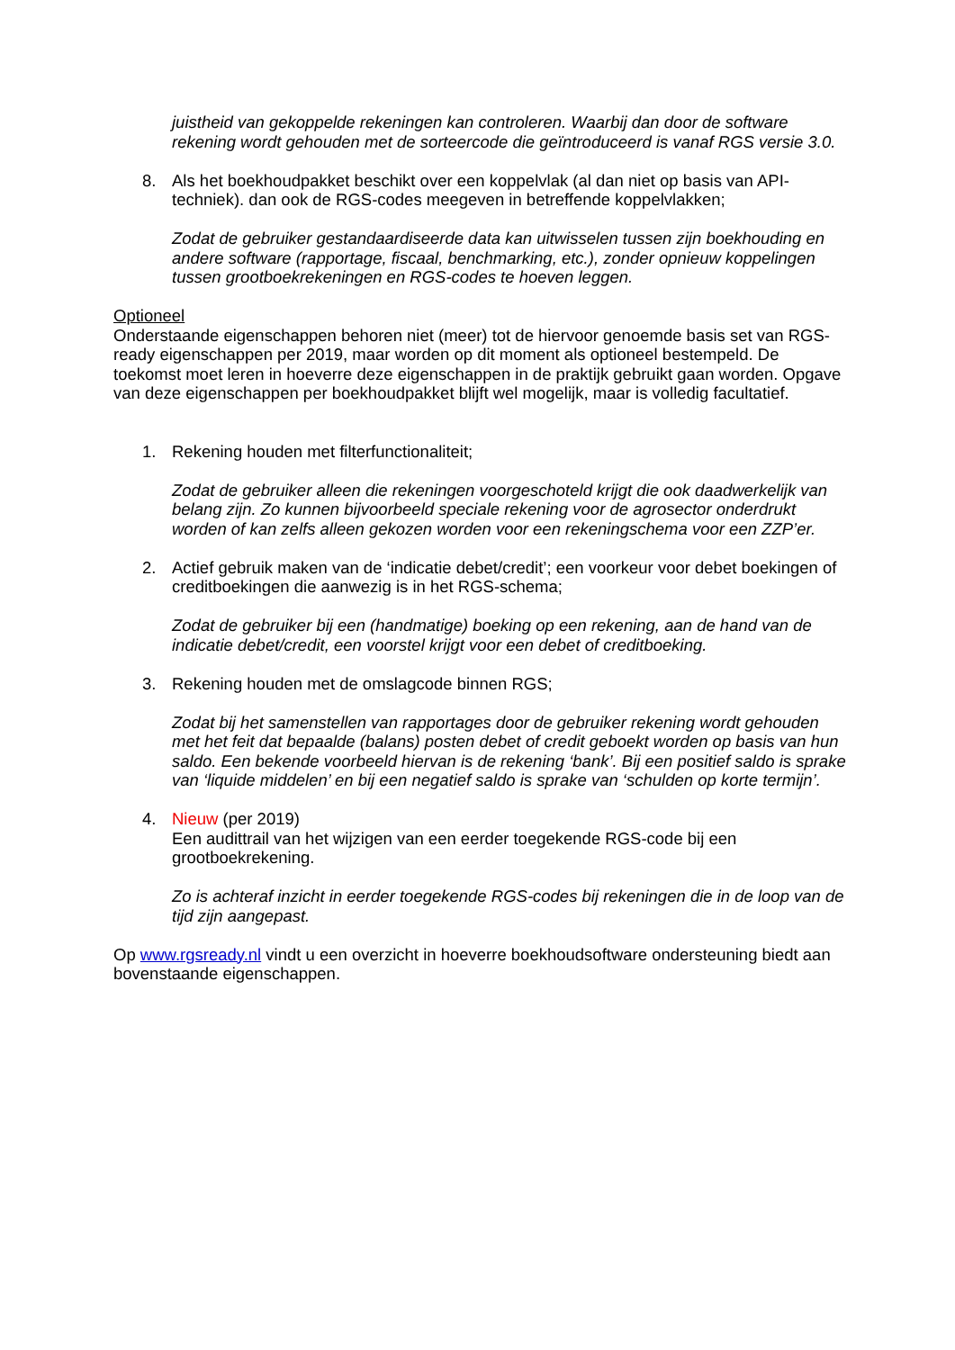juistheid van gekoppelde rekeningen kan controleren. Waarbij dan door de software rekening wordt gehouden met de sorteercode die geïntroduceerd is vanaf RGS versie 3.0.
8. Als het boekhoudpakket beschikt over een koppelvlak (al dan niet op basis van API-techniek). dan ook de RGS-codes meegeven in betreffende koppelvlakken;
Zodat de gebruiker gestandaardiseerde data kan uitwisselen tussen zijn boekhouding en andere software (rapportage, fiscaal, benchmarking, etc.), zonder opnieuw koppelingen tussen grootboekrekeningen en RGS-codes te hoeven leggen.
Optioneel
Onderstaande eigenschappen behoren niet (meer) tot de hiervoor genoemde basis set van RGS-ready eigenschappen per 2019, maar worden op dit moment als optioneel bestempeld. De toekomst moet leren in hoeverre deze eigenschappen in de praktijk gebruikt gaan worden. Opgave van deze eigenschappen per boekhoudpakket blijft wel mogelijk, maar is volledig facultatief.
1. Rekening houden met filterfunctionaliteit;
Zodat de gebruiker alleen die rekeningen voorgeschoteld krijgt die ook daadwerkelijk van belang zijn. Zo kunnen bijvoorbeeld speciale rekening voor de agrosector onderdrukt worden of kan zelfs alleen gekozen worden voor een rekeningschema voor een ZZP’er.
2. Actief gebruik maken van de ‘indicatie debet/credit’; een voorkeur voor debet boekingen of creditboekingen die aanwezig is in het RGS-schema;
Zodat de gebruiker bij een (handmatige) boeking op een rekening, aan de hand van de indicatie debet/credit, een voorstel krijgt voor een debet of creditboeking.
3. Rekening houden met de omslagcode binnen RGS;
Zodat bij het samenstellen van rapportages door de gebruiker rekening wordt gehouden met het feit dat bepaalde (balans) posten debet of credit geboekt worden op basis van hun saldo. Een bekende voorbeeld hiervan is de rekening ‘bank’. Bij een positief saldo is sprake van ‘liquide middelen’ en bij een negatief saldo is sprake van ‘schulden op korte termijn’.
4. Nieuw (per 2019)
Een audittrail van het wijzigen van een eerder toegekende RGS-code bij een grootboekrekening.
Zo is achteraf inzicht in eerder toegekende RGS-codes bij rekeningen die in de loop van de tijd zijn aangepast.
Op www.rgsready.nl vindt u een overzicht in hoeverre boekhoudsoftware ondersteuning biedt aan bovenstaande eigenschappen.